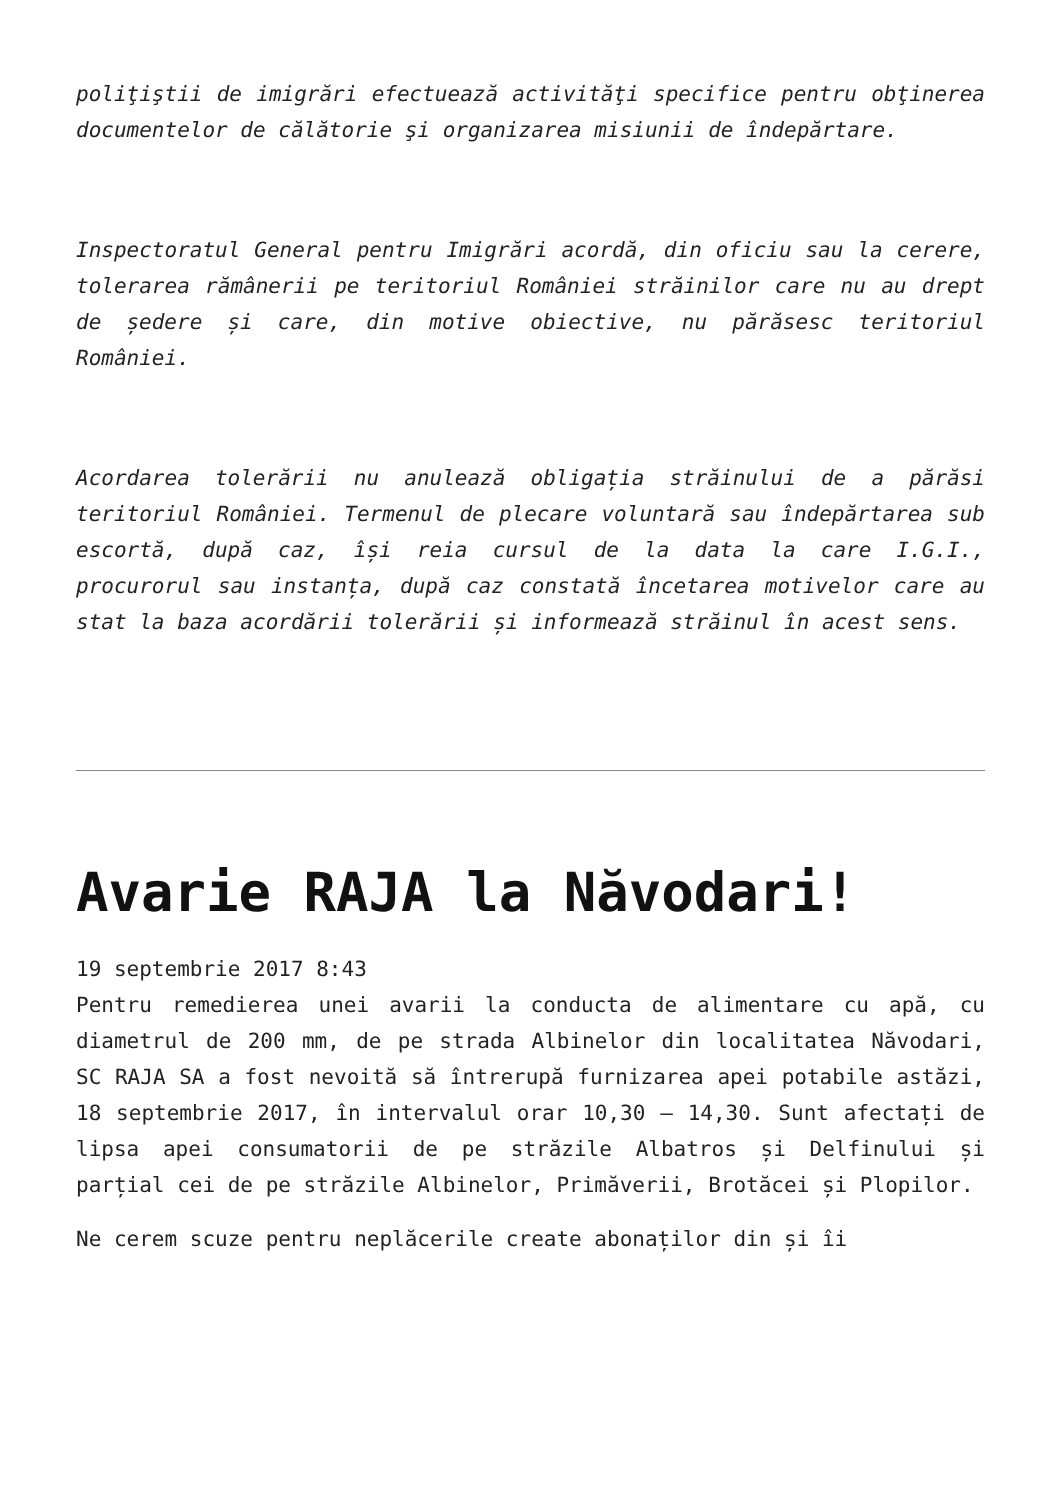poliţiştii de imigrări efectuează activităţi specifice pentru obţinerea documentelor de călătorie şi organizarea misiunii de îndepărtare.
Inspectoratul General pentru Imigrări acordă, din oficiu sau la cerere, tolerarea rămânerii pe teritoriul României străinilor care nu au drept de ședere și care, din motive obiective, nu părăsesc teritoriul României.
Acordarea tolerării nu anulează obligația străinului de a părăsi teritoriul României. Termenul de plecare voluntară sau îndepărtarea sub escortă, după caz, își reia cursul de la data la care I.G.I., procurorul sau instanța, după caz constată încetarea motivelor care au stat la baza acordării tolerării și informează străinul în acest sens.
Avarie RAJA la Năvodari!
19 septembrie 2017 8:43
Pentru remedierea unei avarii la conducta de alimentare cu apă, cu diametrul de 200 mm, de pe strada Albinelor din localitatea Năvodari, SC RAJA SA a fost nevoită să întrerupă furnizarea apei potabile astăzi, 18 septembrie 2017, în intervalul orar 10,30 – 14,30. Sunt afectați de lipsa apei consumatorii de pe străzile Albatros și Delfinului și parțial cei de pe străzile Albinelor, Primăverii, Brotăcei și Plopilor.
Ne cerem scuze pentru neplăcerile create abonaților din și îi